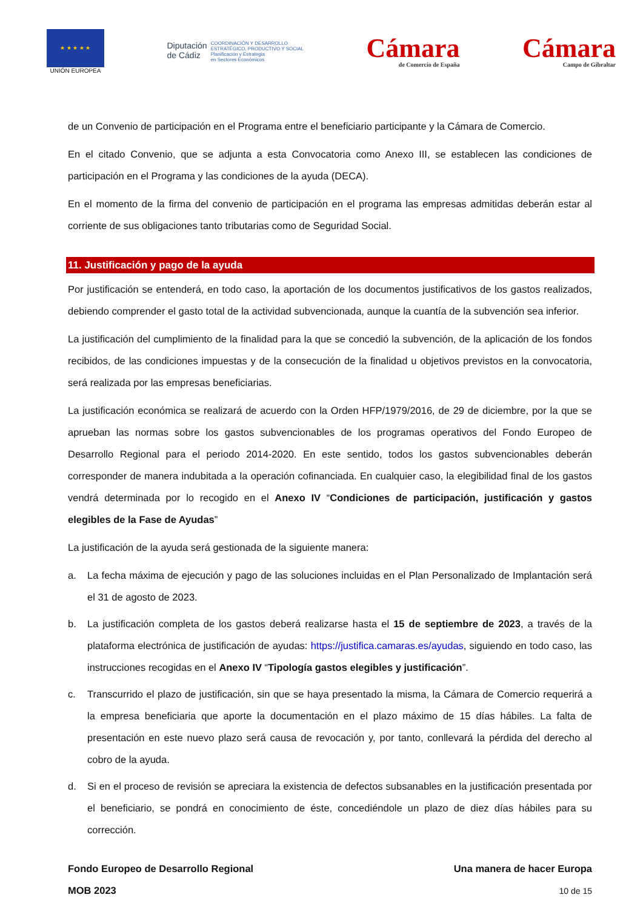★ ★ ★ ★ ★
UNIÓN EUROPEA
Diputación
de Cádiz
COORDINACIÓN Y DESARROLLO
ESTRATÉGICO, PRODUCTIVO Y SOCIAL
Planificación y Estrategia
en Sectores Económicos
Cámara
de Comercio de España
Cámara
Campo de Gibraltar
de un Convenio de participación en el Programa entre el beneficiario participante y la Cámara de Comercio.
En el citado Convenio, que se adjunta a esta Convocatoria como Anexo III, se establecen las condiciones de participación en el Programa y las condiciones de la ayuda (DECA).
En el momento de la firma del convenio de participación en el programa las empresas admitidas deberán estar al corriente de sus obligaciones tanto tributarias como de Seguridad Social.
11. Justificación y pago de la ayuda
Por justificación se entenderá, en todo caso, la aportación de los documentos justificativos de los gastos realizados, debiendo comprender el gasto total de la actividad subvencionada, aunque la cuantía de la subvención sea inferior.
La justificación del cumplimiento de la finalidad para la que se concedió la subvención, de la aplicación de los fondos recibidos, de las condiciones impuestas y de la consecución de la finalidad u objetivos previstos en la convocatoria, será realizada por las empresas beneficiarias.
La justificación económica se realizará de acuerdo con la Orden HFP/1979/2016, de 29 de diciembre, por la que se aprueban las normas sobre los gastos subvencionables de los programas operativos del Fondo Europeo de Desarrollo Regional para el periodo 2014-2020. En este sentido, todos los gastos subvencionables deberán corresponder de manera indubitada a la operación cofinanciada. En cualquier caso, la elegibilidad final de los gastos vendrá determinada por lo recogido en el Anexo IV “Condiciones de participación, justificación y gastos elegibles de la Fase de Ayudas”
La justificación de la ayuda será gestionada de la siguiente manera:
a. La fecha máxima de ejecución y pago de las soluciones incluidas en el Plan Personalizado de Implantación será el 31 de agosto de 2023.
b. La justificación completa de los gastos deberá realizarse hasta el 15 de septiembre de 2023, a través de la plataforma electrónica de justificación de ayudas: https://justifica.camaras.es/ayudas, siguiendo en todo caso, las instrucciones recogidas en el Anexo IV “Tipología gastos elegibles y justificación”.
c. Transcurrido el plazo de justificación, sin que se haya presentado la misma, la Cámara de Comercio requerirá a la empresa beneficiaria que aporte la documentación en el plazo máximo de 15 días hábiles. La falta de presentación en este nuevo plazo será causa de revocación y, por tanto, conllevará la pérdida del derecho al cobro de la ayuda.
d. Si en el proceso de revisión se apreciara la existencia de defectos subsanables en la justificación presentada por el beneficiario, se pondrá en conocimiento de éste, concediéndole un plazo de diez días hábiles para su corrección.
Fondo Europeo de Desarrollo Regional
MOB 2023
Una manera de hacer Europa
10 de 15